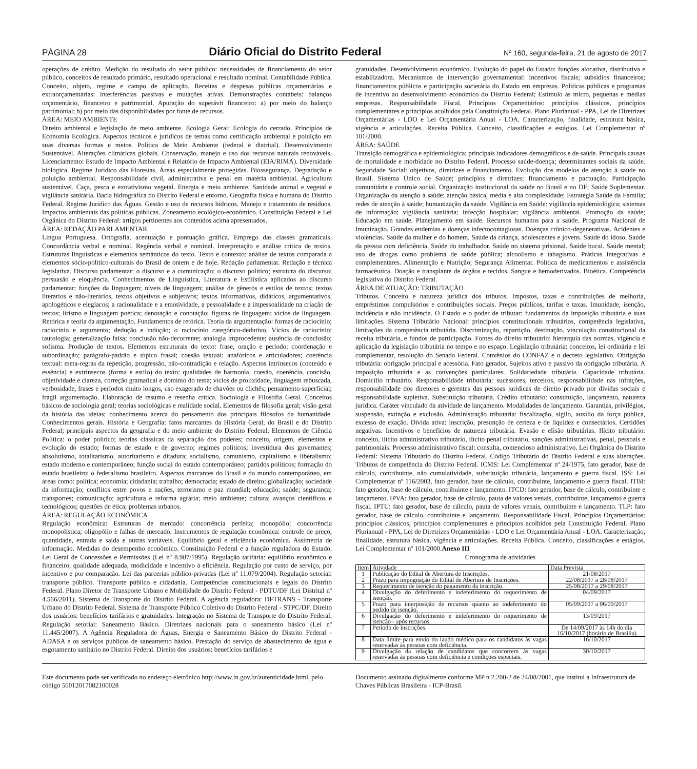PÁGINA 28 Diário Oficial do Distrito Federal Nº 160, segunda-feira, 21 de agosto de 2017
operações de crédito. Medição do resultado do setor público: necessidades de financiamento do setor público, conceitos de resultado primário, resultado operacional e resultado nominal. Contabilidade Pública. Conceito, objeto, regime e campo de aplicação. Receitas e despesas públicas orçamentárias e extraorçamentárias: interferências passivas e mutações ativas. Demonstrações contábeis: balanços orçamentário, financeiro e patrimonial. Apuração do superávit financeiro: a) por meio do balanço patrimonial; b) por meio das disponibilidades por fonte de recursos.
ÁREA: MEIO AMBIENTE
Direito ambiental e legislação de meio ambiente. Ecologia Geral; Ecologia do cerrado. Princípios de Economia Ecológica. Aspectos técnicos e jurídicos de temas como certificação ambiental e poluição em suas diversas formas e meios. Política de Meio Ambiente (federal e distrital). Desenvolvimento Sustentável. Alterações climáticas globais. Conservação, manejo e uso dos recursos naturais renováveis. Licenciamento: Estudo de Impacto Ambiental e Relatório de Impacto Ambiental (EIA/RIMA). Diversidade biológica. Regime Jurídico das Florestas. Áreas especialmente protegidas. Biossegurança. Degradação e poluição ambiental. Responsabilidade civil, administrativa e penal em matéria ambiental. Agricultura sustentável. Caça, pesca e extrativismo vegetal. Energia e meio ambiente. Sanidade animal e vegetal e vigilância sanitária. Bacia hidrográfica do Distrito Federal e entorno. Geografia física e humana do Distrito Federal. Regime Jurídico das Águas. Gestão e uso de recursos hídricos. Manejo e tratamento de resíduos. Impactos ambientais das políticas públicas. Zoneamento ecológico-econômico. Constituição Federal e Lei Orgânica do Distrito Federal: artigos pertinentes aos conteúdos acima apresentados.
ÁREA: REDAÇÃO PARLAMENTAR
Língua Portuguesa. Ortografia, acentuação e pontuação gráfica. Emprego das classes gramaticais. Concordância verbal e nominal. Regência verbal e nominal. Interpretação e análise crítica de textos. Estruturas linguísticas e elementos semânticos do texto. Texto e contexto: análise de textos comparada a elementos sócio-político-culturais do Brasil de ontem e de hoje. Redação parlamentar. Redação e técnica legislativa. Discurso parlamentar: o discurso e a comunicação; o discurso político; estrutura do discurso; persuasão e eloquência. Conhecimentos de Linguística, Literatura e Estilística aplicados ao discurso parlamentar: funções da linguagem; níveis de linguagem; análise de gêneros e estilos de textos; textos literários e não-literários, textos objetivos e subjetivos; textos informativos, didáticos, argumentativos, apologéticos e elegíacos; a racionalidade e a emotividade, a pessoalidade e a impessoalidade na criação de textos; lirismo e linguagem poética; denotação e conotação; figuras de linguagem; vícios de linguagem. Retórica e teoria da argumentação. Fundamentos de retórica. Teoria da argumentação: formas de raciocínio; raciocínio e argumento; dedução e indução; o raciocínio categórico-dedutivo. Vícios de raciocínio: tautologia; generalização falsa; conclusão não-decorrente; analogia improcedente; ausência de conclusão; sofisma. Produção de textos. Elementos estruturais do texto: frase, oração e período; coordenação e subordinação; parágrafo-padrão e tópico frasal; coesão textual: anafóricos e articuladores; coerência textual: meta-regras da repetição, progressão, não-contradição e relação. Aspectos intrínsecos (conteúdo e essência) e extrínsecos (forma e estilo) do texto: qualidades de harmonia, coesão, coerência, concisão, objetividade e clareza, correção gramatical e domínio do tema; vícios de prolixidade, linguagem rebuscada, verbosidade, frases e períodos muito longos, uso exagerado de chavões ou clichês; pensamento superficial; frágil argumentação. Elaboração de resumo e resenha crítica. Sociologia e Filosofia Geral. Conceitos básicos de sociologia geral; teorias sociológicas e realidade social. Elementos de filosofia geral; visão geral da história das ideias; conhecimento acerca do pensamento dos principais filósofos da humanidade. Conhecimentos gerais. História e Geografia: fatos marcantes da História Geral, do Brasil e do Distrito Federal; principais aspectos da geografia e do meio ambiente do Distrito Federal. Elementos de Ciência Política: o poder político; teorias clássicas da separação dos poderes; conceito, origem, elementos e evolução do estado; formas de estado e de governo; regimes políticos; investidura dos governantes; absolutismo, totalitarismo, autoritarismo e ditadura; socialismo, comunismo, capitalismo e liberalismo; estado moderno e contemporâneo; função social do estado contemporâneo; partidos políticos; formação do estado brasileiro; o federalismo brasileiro. Aspectos marcantes do Brasil e do mundo contemporâneo, em áreas como: política; economia; cidadania; trabalho; democracia; estado de direito; globalização; sociedade da informação; conflitos entre povos e nações, terrorismo e paz mundial; educação; saúde; segurança; transportes; comunicação; agricultura e reforma agrária; meio ambiente; cultura; avanços científicos e tecnológicos; questões de ética; problemas urbanos.
ÁREA: REGULAÇÃO ECONÔMICA
Regulação econômica: Estruturas de mercado: concorrência perfeita; monopólio; concorrência monopolística; oligopólio e falhas de mercado. Instrumentos de regulação econômica: controle de preço, quantidade, entrada e saída e outras variáveis. Equilíbrio geral e eficiência econômica. Assimetria de informação. Medidas do desempenho econômico. Constituição Federal e a função reguladora do Estado. Lei Geral de Concessões e Permissões (Lei nº 8.987/1995). Regulação tarifária: equilíbrio econômico e financeiro, qualidade adequada, modicidade e incentivo à eficiência. Regulação por custo de serviço, por incentivo e por comparação. Lei das parcerias público-privadas (Lei nº 11.079/2004). Regulação setorial: transporte público. Transporte público e cidadania. Competências constitucionais e legais do Distrito Federal. Plano Diretor de Transporte Urbano e Mobilidade do Distrito Federal - PDTU/DF (Lei Distrital nº 4.566/2011). Sistema de Transporte do Distrito Federal. A agência reguladora: DFTRANS - Transporte Urbano do Distrito Federal. Sistema de Transporte Público Coletivo do Distrito Federal - STPC/DF. Direito dos usuários: benefícios tarifários e gratuidades. Integração no Sistema de Transporte do Distrito Federal. Regulação setorial: Saneamento Básico. Diretrizes nacionais para o saneamento básico (Lei nº 11.445/2007). A Agência Reguladora de Águas, Energia e Saneamento Básico do Distrito Federal - ADASA e os serviços públicos de saneamento básico. Prestação do serviço de abastecimento de água e esgotamento sanitário no Distrito Federal. Direito dos usuários: benefícios tarifários e
gratuidades. Desenvolvimento econômico. Evolução do papel do Estado: funções alocativa, distributiva e estabilizadora. Mecanismos de intervenção governamental: incentivos fiscais; subsídios financeiros; financiamentos públicos e participação societária do Estado em empresas. Políticas públicas e programas de incentivo ao desenvolvimento econômico do Distrito Federal; Estímulo às micro, pequenas e médias empresas. Responsabilidade Fiscal. Princípios Orçamentários: princípios clássicos, princípios complementares e princípios acolhidos pela Constituição Federal. Plano Plurianual - PPA, Lei de Diretrizes Orçamentárias - LDO e Lei Orçamentária Anual - LOA. Caracterização, finalidade, estrutura básica, vigência e articulações. Receita Pública. Conceito, classificações e estágios. Lei Complementar nº 101/2000.
ÁREA: SAÚDE
Transição demográfica e epidemiológica; principais indicadores demográficos e de saúde. Principais causas de mortalidade e morbidade no Distrito Federal. Processo saúde-doença; determinantes sociais da saúde. Seguridade Social: objetivos, diretrizes e financiamento. Evolução dos modelos de atenção à saúde no Brasil. Sistema Único de Saúde; princípios e diretrizes; financiamento e pactuação. Participação comunitária e controle social. Organização institucional da saúde no Brasil e no DF; Saúde Suplementar. Organização da atenção à saúde: atenção básica, média e alta complexidade; Estratégia Saúde da Família; redes de atenção à saúde; humanização da saúde. Vigilância em Saúde: vigilância epidemiológica; sistemas de informação; vigilância sanitária; infecção hospitalar; vigilância ambiental. Promoção da saúde; Educação em saúde. Planejamento em saúde. Recursos humanos para a saúde. Programa Nacional de Imunização. Grandes endemias e doenças infectocontagiosas. Doenças crônico-degenerativas. Acidentes e violências. Saúde da mulher e do homem. Saúde da criança, adolescentes e jovens. Saúde do idoso. Saúde da pessoa com deficiência. Saúde do trabalhador. Saúde no sistema prisional. Saúde bucal. Saúde mental; uso de drogas como problema de saúde pública; alcoolismo e tabagismo. Práticas integrativas e complementares. Alimentação e Nutrição; Segurança Alimentar. Política de medicamentos e assistência farmacêutica. Doação e transplante de órgãos e tecidos. Sangue e hemoderivados. Bioética. Competência legislativa do Distrito Federal.
ÁREA DE ATUAÇÃO: TRIBUTAÇÃO
Tributos. Conceito e natureza jurídica dos tributos. Impostos, taxas e contribuições de melhoria, empréstimos compulsórios e contribuições sociais. Preços públicos, tarifas e taxas. Imunidade, isenção, incidência e não incidência. O Estado e o poder de tributar: fundamentos da imposição tributária e suas limitações. Sistema Tributário Nacional: princípios constitucionais tributários, competência legislativa, limitações da competência tributária. Discriminação, repartição, destinação, vinculação constitucional da receita tributária, e fundos de participação. Fontes do direito tributário: hierarquia das normas, vigência e aplicação da legislação tributária no tempo e no espaço. Legislação tributária: conceitos, lei ordinária e lei complementar, resolução do Senado Federal. Convênios do CONFAZ e o decreto legislativo. Obrigação tributária: obrigação principal e acessória. Fato gerador. Sujeitos ativo e passivo da obrigação tributária. A imposição tributária e as convenções particulares. Solidariedade tributária. Capacidade tributária. Domicílio tributário. Responsabilidade tributária: sucessores, terceiros, responsabilidade nas infrações, responsabilidade dos diretores e gerentes das pessoas jurídicas de direito privado por dívidas sociais e responsabilidade supletiva. Substituição tributária. Crédito tributário: constituição, lançamento, natureza jurídica. Caráter vinculado da atividade de lançamento. Modalidades de lançamento. Garantias, privilégios, suspensão, extinção e exclusão. Administração tributária: fiscalização, sigilo, auxílio da força pública, excesso de exação. Dívida ativa: inscrição, presunção de certeza e de liquidez e consectários. Certidões negativas. Incentivos e benefícios de natureza tributária. Evasão e elisão tributárias. Ilícito tributário: conceito, ilícito administrativo tributário, ilícito penal tributário, sanções administrativas, penal, pessoais e patrimoniais. Processo administrativo fiscal: consulta, contencioso administrativo. Lei Orgânica do Distrito Federal: Sistema Tributário do Distrito Federal. Código Tributário do Distrito Federal e suas alterações. Tributos de competência do Distrito Federal. ICMS: Lei Complementar nº 24/1975, fato gerador, base de cálculo, contribuinte, não cumulatividade, substituição tributária, lançamento e guerra fiscal. ISS: Lei Complementar nº 116/2003, fato gerador, base de cálculo, contribuinte, lançamento e guerra fiscal. ITBI: fato gerador, base de cálculo, contribuinte e lançamento. ITCD: fato gerador, base de cálculo, contribuinte e lançamento. IPVA: fato gerador, base de cálculo, pauta de valores venais, contribuinte, lançamento e guerra fiscal. IPTU: fato gerador, base de cálculo, pauta de valores venais, contribuinte e lançamento. TLP: fato gerador, base de cálculo, contribuinte e lançamento. Responsabilidade Fiscal. Princípios Orçamentários: princípios clássicos, princípios complementares e princípios acolhidos pela Constituição Federal. Plano Plurianual - PPA, Lei de Diretrizes Orçamentárias - LDO e Lei Orçamentária Anual - LOA. Caracterização, finalidade, estrutura básica, vigência e articulações. Receita Pública. Conceito, classificações e estágios. Lei Complementar nº 101/2000.Anexo III
Cronograma de atividades
| Item | Atividade | Data Prevista |
| --- | --- | --- |
| 1 | Publicação do Edital de Abertura de Inscrições. | 21/08/2017 |
| 2 | Prazo para impugnação do Edital de Abertura de Inscrições. | 22/08/2017 a 28/08/2017 |
| 3 | Requerimento de isenção do pagamento da inscrição. | 25/08/2017 a 29/08/2017 |
| 4 | Divulgação do deferimento e indeferimento do requerimento de isenção. | 04/09/2017 |
| 5 | Prazo para interposição de recursos quanto ao indeferimento do pedido de isenção. | 05/09/2017 a 06/09/2017 |
| 6 | Divulgação do deferimento e indeferimento do requerimento de isenção - após recursos. | 13/09/2017 |
| 7 | Período de inscrições. | De 14/09/2017 às 14h do dia 16/10/2017 (horário de Brasília) |
| 8 | Data limite para envio do laudo médico para os candidatos às vagas reservadas às pessoas com deficiência. | 16/10/2017 |
| 9 | Divulgação da relação de candidatos que concorrem às vagas reservadas às pessoas com deficiência e condições especiais. | 30/10/2017 |
Este documento pode ser verificado no endereço eletrônico http://www.in.gov.br/autenticidade.html, pelo código 50012017082100028
Documento assinado digitalmente conforme MP n 2.200-2 de 24/08/2001, que institui a Infraestrutura de Chaves Públicas Brasileira - ICP-Brasil.